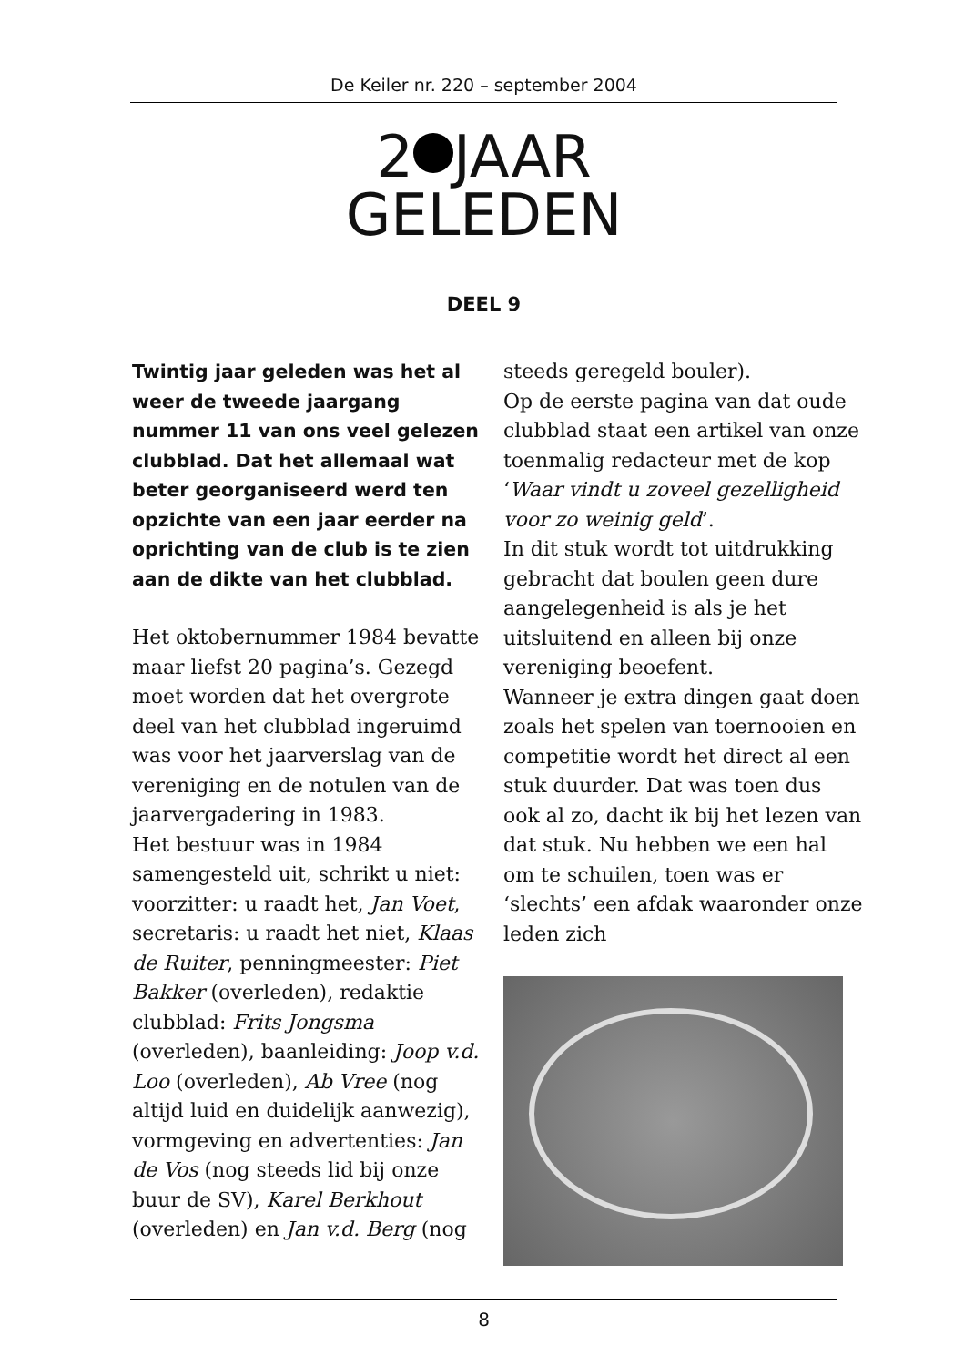De Keiler nr. 220 – september 2004
2 JAAR
GELEDEN
DEEL 9
Twintig jaar geleden was het al weer de tweede jaargang nummer 11 van ons veel gelezen clubblad. Dat het allemaal wat beter georganiseerd werd ten opzichte van een jaar eerder na oprichting van de club is te zien aan de dikte van het clubblad.
Het oktobernummer 1984 bevatte maar liefst 20 pagina’s. Gezegd moet worden dat het overgrote deel van het clubblad ingeruimd was voor het jaarverslag van de vereniging en de notulen van de jaarvergadering in 1983.
Het bestuur was in 1984 samengesteld uit, schrikt u niet: voorzitter: u raadt het, Jan Voet, secretaris: u raadt het niet, Klaas de Ruiter, penningmeester: Piet Bakker (overleden), redaktie clubblad: Frits Jongsma (overleden), baanleiding: Joop v.d. Loo (overleden), Ab Vree (nog altijd luid en duidelijk aanwezig), vormgeving en advertenties: Jan de Vos (nog steeds lid bij onze buur de SV), Karel Berkhout (overleden) en Jan v.d. Berg (nog
steeds geregeld bouler).
Op de eerste pagina van dat oude clubblad staat een artikel van onze toenmalig redacteur met de kop ‘Waar vindt u zoveel gezelligheid voor zo weinig geld’.
In dit stuk wordt tot uitdrukking gebracht dat boulen geen dure aangelegenheid is als je het uitsluitend en alleen bij onze vereniging beoefent.
Wanneer je extra dingen gaat doen zoals het spelen van toernooien en competitie wordt het direct al een stuk duurder. Dat was toen dus ook al zo, dacht ik bij het lezen van dat stuk. Nu hebben we een hal om te schuilen, toen was er ‘slechts’ een afdak waaronder onze leden zich
8